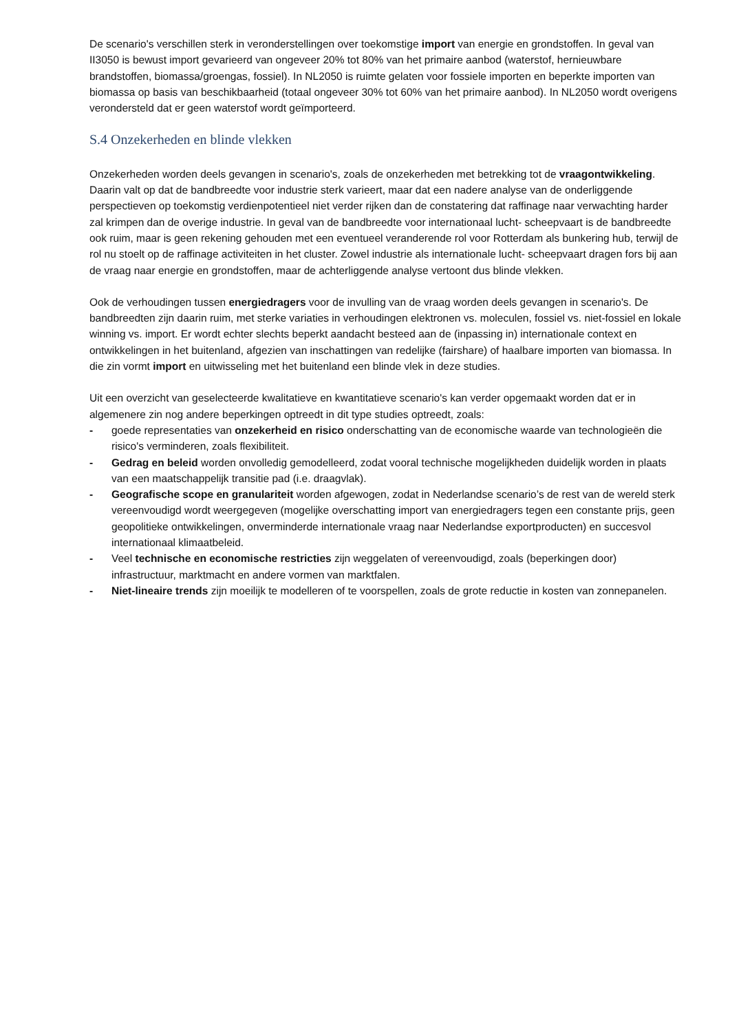De scenario's verschillen sterk in veronderstellingen over toekomstige import van energie en grondstoffen. In geval van II3050 is bewust import gevarieerd van ongeveer 20% tot 80% van het primaire aanbod (waterstof, hernieuwbare brandstoffen, biomassa/groengas, fossiel). In NL2050 is ruimte gelaten voor fossiele importen en beperkte importen van biomassa op basis van beschikbaarheid (totaal ongeveer 30% tot 60% van het primaire aanbod). In NL2050 wordt overigens verondersteld dat er geen waterstof wordt geïmporteerd.
S.4 Onzekerheden en blinde vlekken
Onzekerheden worden deels gevangen in scenario's, zoals de onzekerheden met betrekking tot de vraagontwikkeling. Daarin valt op dat de bandbreedte voor industrie sterk varieert, maar dat een nadere analyse van de onderliggende perspectieven op toekomstig verdienpotentieel niet verder rijken dan de constatering dat raffinage naar verwachting harder zal krimpen dan de overige industrie. In geval van de bandbreedte voor internationaal lucht- scheepvaart is de bandbreedte ook ruim, maar is geen rekening gehouden met een eventueel veranderende rol voor Rotterdam als bunkering hub, terwijl de rol nu stoelt op de raffinage activiteiten in het cluster. Zowel industrie als internationale lucht- scheepvaart dragen fors bij aan de vraag naar energie en grondstoffen, maar de achterliggende analyse vertoont dus blinde vlekken.
Ook de verhoudingen tussen energiedragers voor de invulling van de vraag worden deels gevangen in scenario's. De bandbreedten zijn daarin ruim, met sterke variaties in verhoudingen elektronen vs. moleculen, fossiel vs. niet-fossiel en lokale winning vs. import. Er wordt echter slechts beperkt aandacht besteed aan de (inpassing in) internationale context en ontwikkelingen in het buitenland, afgezien van inschattingen van redelijke (fairshare) of haalbare importen van biomassa. In die zin vormt import en uitwisseling met het buitenland een blinde vlek in deze studies.
Uit een overzicht van geselecteerde kwalitatieve en kwantitatieve scenario's kan verder opgemaakt worden dat er in algemenere zin nog andere beperkingen optreedt in dit type studies optreedt, zoals:
- goede representaties van onzekerheid en risico onderschatting van de economische waarde van technologieën die risico's verminderen, zoals flexibiliteit.
- Gedrag en beleid worden onvolledig gemodelleerd, zodat vooral technische mogelijkheden duidelijk worden in plaats van een maatschappelijk transitie pad (i.e. draagvlak).
- Geografische scope en granulariteit worden afgewogen, zodat in Nederlandse scenario’s de rest van de wereld sterk vereenvoudigd wordt weergegeven (mogelijke overschatting import van energiedragers tegen een constante prijs, geen geopolitieke ontwikkelingen, onverminderde internationale vraag naar Nederlandse exportproducten) en succesvol internationaal klimaatbeleid.
- Veel technische en economische restricties zijn weggelaten of vereenvoudigd, zoals (beperkingen door) infrastructuur, marktmacht en andere vormen van marktfalen.
- Niet-lineaire trends zijn moeilijk te modelleren of te voorspellen, zoals de grote reductie in kosten van zonnepanelen.